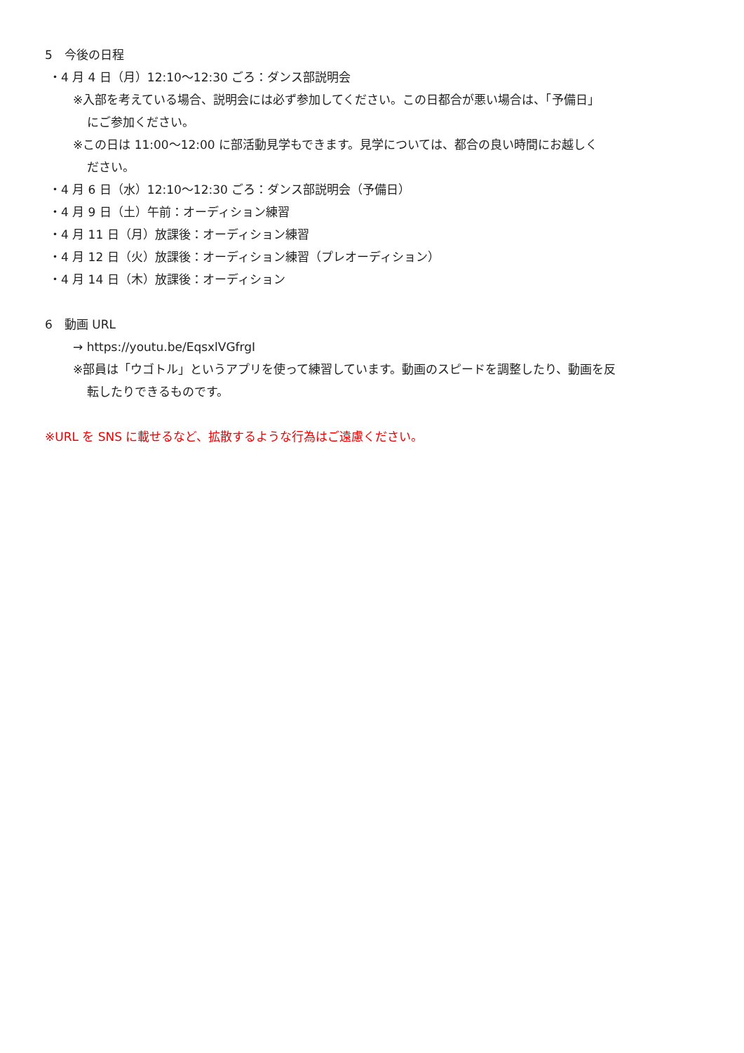5　今後の日程
・4 月 4 日（月）12:10〜12:30 ごろ：ダンス部説明会
※入部を考えている場合、説明会には必ず参加してください。この日都合が悪い場合は、「予備日」
にご参加ください。
※この日は 11:00〜12:00 に部活動見学もできます。見学については、都合の良い時間にお越しく
ださい。
・4 月 6 日（水）12:10〜12:30 ごろ：ダンス部説明会（予備日）
・4 月 9 日（土）午前：オーディション練習
・4 月 11 日（月）放課後：オーディション練習
・4 月 12 日（火）放課後：オーディション練習（プレオーディション）
・4 月 14 日（木）放課後：オーディション
6　動画 URL
→ https://youtu.be/EqsxlVGfrgI
※部員は「ウゴトル」というアプリを使って練習しています。動画のスピードを調整したり、動画を反
転したりできるものです。
※URL を SNS に載せるなど、拡散するような行為はご遠慮ください。